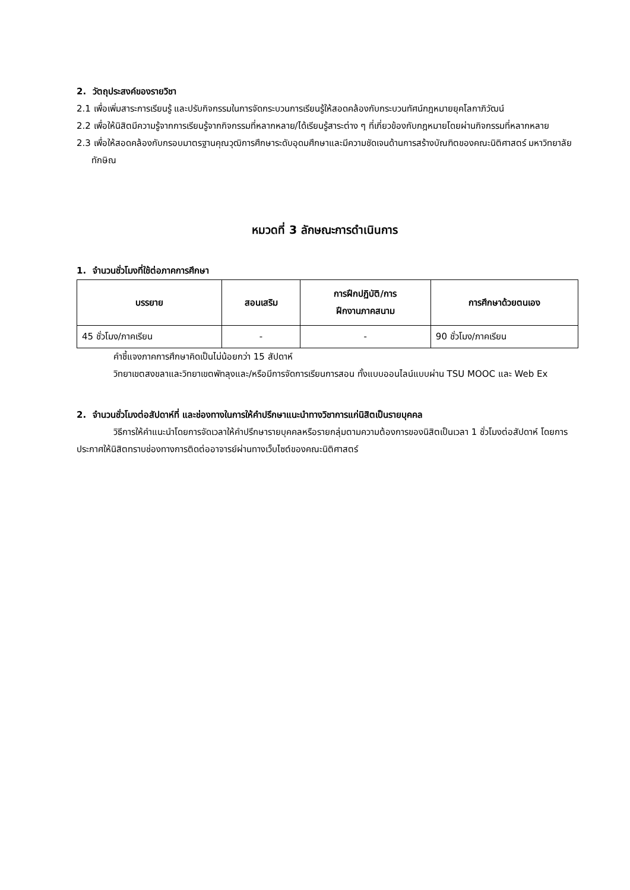2. วัตถุประสงค์ของรายวิชา
2.1 เพื่อเพิ่มสาระการเรียนรู้ และปรับกิจกรรมในการจัดกระบวนการเรียนรู้ให้สอดคล้องกับกระบวนทัศน์กฎหมายยุคโลกาภิวัฒน์
2.2 เพื่อให้นิสิตมีความรู้จากการเรียนรู้จากกิจกรรมที่หลากหลาย/ได้เรียนรู้สาระต่าง ๆ ที่เกี่ยวข้องกับกฎหมายโดยผ่านกิจกรรมที่หลากหลาย
2.3 เพื่อให้สอดคล้องกับกรอบมาตรฐานคุณวุฒิการศึกษาระดับอุดมศึกษาและมีความชัดเจนด้านการสร้างบัณฑิตของคณะนิติศาสตร์ มหาวิทยาลัยทักษิณ
หมวดที่ 3 ลักษณะการดำเนินการ
1. จำนวนชั่วโมงที่ใช้ต่อภาคการศึกษา
| บรรยาย | สอนเสริม | การฝึกปฏิบัติ/การ ฝึกงานภาคสนาม | การศึกษาด้วยตนเอง |
| --- | --- | --- | --- |
| 45 ชั่วโมง/ภาคเรียน | - | - | 90 ชั่วโมง/ภาคเรียน |
คำชี้แจงภาคการศึกษาคิดเป็นไม่น้อยกว่า 15 สัปดาห์
วิทยาเขตสงขลาและวิทยาเขตพัทลุงและ/หรือมีการจัดการเรียนการสอน ทั้งแบบออนไลน์แบบผ่าน TSU MOOC และ Web Ex
2. จำนวนชั่วโมงต่อสัปดาห์ที่ และช่องทางในการให้คำปรึกษาแนะนำทางวิชาการแก่นิสิตเป็นรายบุคคล
วิธีการให้คำแนะนำโดยการจัดเวลาให้คำปรึกษารายบุคคลหรือรายกลุ่มตามความต้องการของนิสิตเป็นเวลา 1 ชั่วโมงต่อสัปดาห์ โดยการประกาศให้นิสิตทราบช่องทางการติดต่ออาจารย์ผ่านทางเว็บไซต์ของคณะนิติศาสตร์